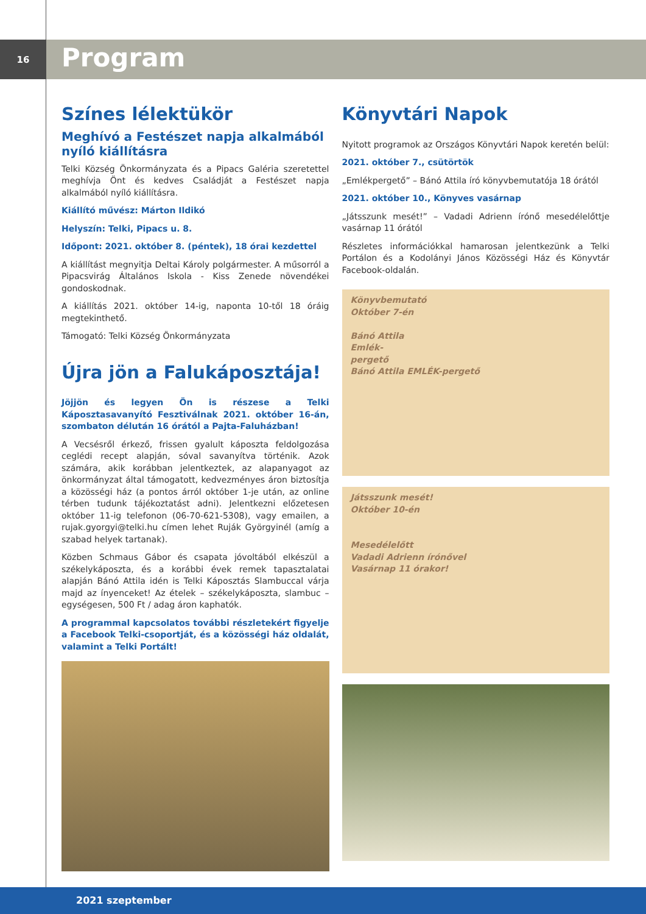16
Program
Színes lélektükör
Meghívó a Festészet napja alkalmából nyíló kiállításra
Telki Község Önkormányzata és a Pipacs Galéria szeretettel meghívja Önt és kedves Családját a Festészet napja alkalmából nyíló kiállításra.
Kiállító művész: Márton Ildikó
Helyszín: Telki, Pipacs u. 8.
Időpont: 2021. október 8. (péntek), 18 órai kezdettel
A kiállítást megnyitja Deltai Károly polgármester. A műsorról a Pipacsvirág Általános Iskola - Kiss Zenede növendékei gondoskodnak.
A kiállítás 2021. október 14-ig, naponta 10-től 18 óráig megtekinthető.
Támogató: Telki Község Önkormányzata
Újra jön a Falukáposztája!
Jöjjön és legyen Ön is részese a Telki Káposztasavanyító Fesztiválnak 2021. október 16-án, szombaton délután 16 órától a Pajta-Faluházban!
A Vecsésről érkező, frissen gyalult káposzta feldolgozása ceglédi recept alapján, sóval savanyítva történik. Azok számára, akik korábban jelentkeztek, az alapanyagot az önkormányzat által támogatott, kedvezményes áron biztosítja a közösségi ház (a pontos árról október 1-je után, az online térben tudunk tájékoztatást adni). Jelentkezni előzetesen október 11-ig telefonon (06-70-621-5308), vagy emailen, a rujak.gyorgyi@telki.hu címen lehet Ruják Györgyinél (amíg a szabad helyek tartanak).
Közben Schmaus Gábor és csapata jóvoltából elkészül a székelykáposzta, és a korábbi évek remek tapasztalatai alapján Bánó Attila idén is Telki Káposztás Slambuccal várja majd az ínyenceket! Az ételek – székelykáposzta, slambuc – egységesen, 500 Ft / adag áron kaphatók.
A programmal kapcsolatos további részletekért figyelje a Facebook Telki-csoportját, és a közösségi ház oldalát, valamint a Telki Portált!
Könyvtári Napok
Nyitott programok az Országos Könyvtári Napok keretén belül:
2021. október 7., csütörtök
„Emlékpergető” – Bánó Attila író könyvbemutatója 18 órától
2021. október 10., Könyves vasárnap
„Játsszunk mesét!” – Vadadi Adrienn írónő mesedélelőttje vasárnap 11 órától
Részletes információkkal hamarosan jelentkezünk a Telki Portálon és a Kodolányi János Közösségi Ház és Könyvtár Facebook-oldalán.
Könyvbemutató
Október 7-én
Bánó Attila
Emlék-
pergető
Bánó Attila EMLÉK-pergető
Játsszunk mesét!
Október 10-én
Mesedélelőtt
Vadadi Adrienn írónővel
Vasárnap 11 órakor!
2021 szeptember